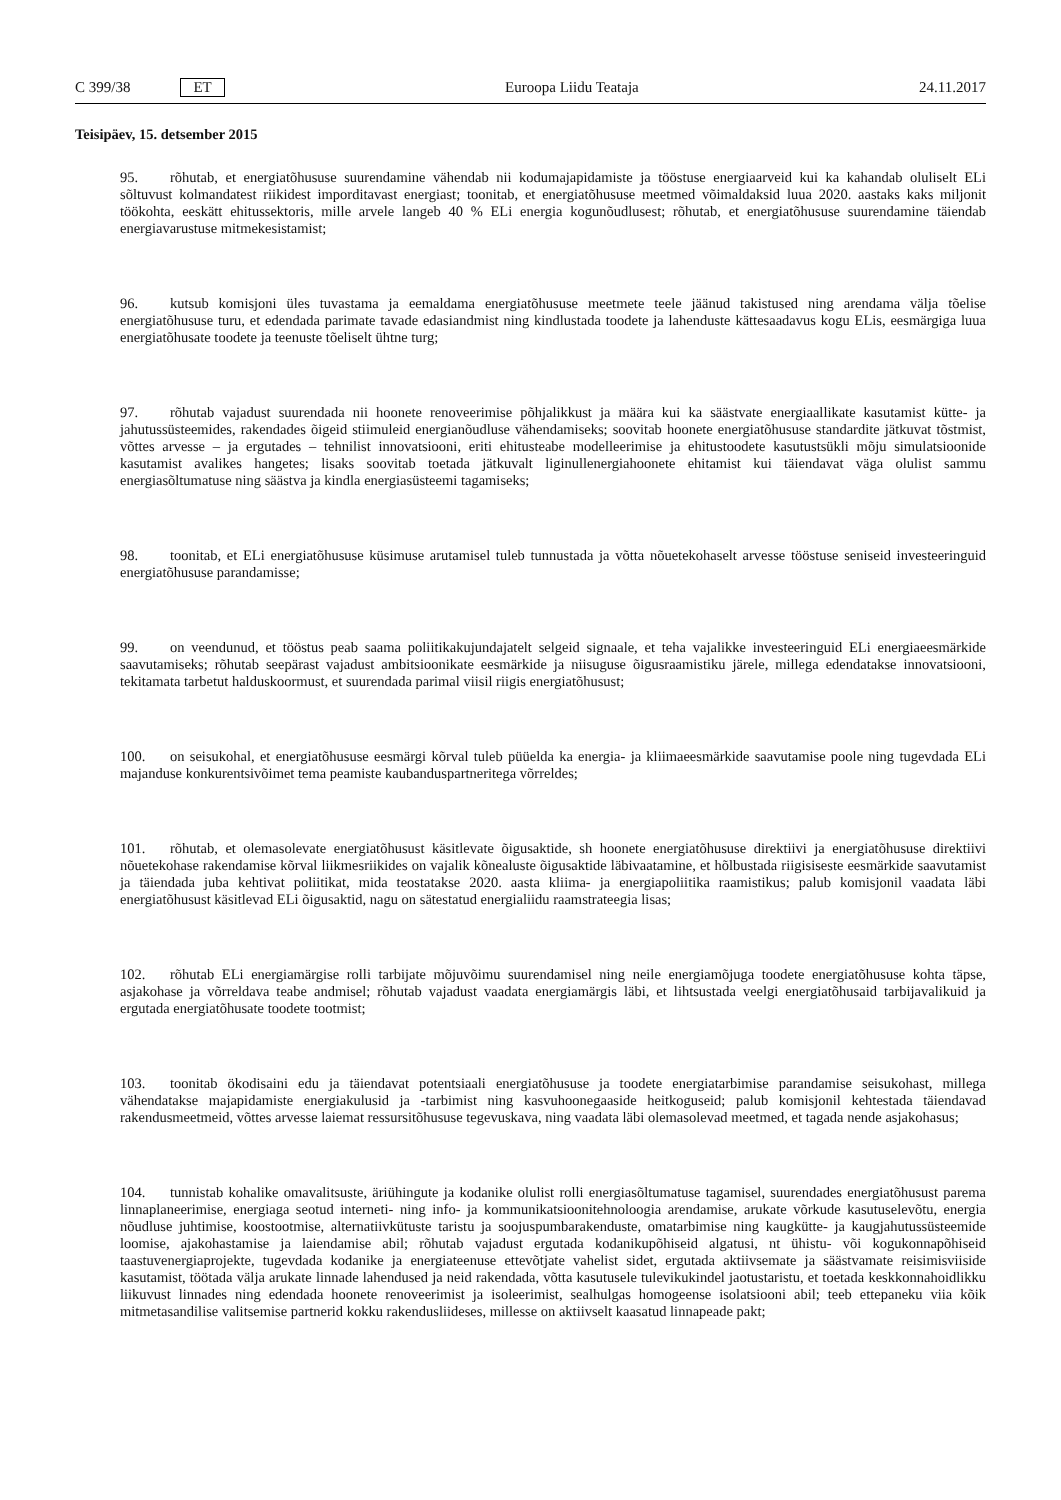C 399/38 ET Euroopa Liidu Teataja 24.11.2017
Teisipäev, 15. detsember 2015
95. rõhutab, et energiatõhususe suurendamine vähendab nii kodumajapidamiste ja tööstuse energiaarveid kui ka kahandab oluliselt ELi sõltuvust kolmandatest riikidest imporditavast energiast; toonitab, et energiatõhususe meetmed võimaldaksid luua 2020. aastaks kaks miljonit töökohta, eeskätt ehitussektoris, mille arvele langeb 40 % ELi energia kogunõudlusest; rõhutab, et energiatõhususe suurendamine täiendab energiavarustuse mitmekesistamist;
96. kutsub komisjoni üles tuvastama ja eemaldama energiatõhususe meetmete teele jäänud takistused ning arendama välja tõelise energiatõhususe turu, et edendada parimate tavade edasiandmist ning kindlustada toodete ja lahenduste kättesaadavus kogu ELis, eesmärgiga luua energiatõhusate toodete ja teenuste tõeliselt ühtne turg;
97. rõhutab vajadust suurendada nii hoonete renoveerimise põhjalikkust ja määra kui ka säästvate energiaallikate kasutamist kütte- ja jahutussüsteemides, rakendades õigeid stiimuleid energianõudluse vähendamiseks; soovitab hoonete energiatõhususe standardite jätkuvat tõstmist, võttes arvesse – ja ergutades – tehnilist innovatsiooni, eriti ehitusteabe modelleerimise ja ehitustoodete kasutustsükli mõju simulatsioonide kasutamist avalikes hangetes; lisaks soovitab toetada jätkuvalt liginullenergiahoonete ehitamist kui täiendavat väga olulist sammu energiasõltumatuse ning säästva ja kindla energiasüsteemi tagamiseks;
98. toonitab, et ELi energiatõhususe küsimuse arutamisel tuleb tunnustada ja võtta nõuetekohaselt arvesse tööstuse seniseid investeeringuid energiatõhususe parandamisse;
99. on veendunud, et tööstus peab saama poliitikakujundajatelt selgeid signaale, et teha vajalikke investeeringuid ELi energiaeesmärkide saavutamiseks; rõhutab seepärast vajadust ambitsioonikate eesmärkide ja niisuguse õigusraamistiku järele, millega edendatakse innovatsiooni, tekitamata tarbetut halduskoormust, et suurendada parimal viisil riigis energiatõhusust;
100. on seisukohal, et energiatõhususe eesmärgi kõrval tuleb püüelda ka energia- ja kliimaeesmärkide saavutamise poole ning tugevdada ELi majanduse konkurentsivõimet tema peamiste kaubanduspartneritega võrreldes;
101. rõhutab, et olemasolevate energiatõhusust käsitlevate õigusaktide, sh hoonete energiatõhususe direktiivi ja energiatõhususe direktiivi nõuetekohase rakendamise kõrval liikmesriikides on vajalik kõnealuste õigusaktide läbivaatamine, et hõlbustada riigisiseste eesmärkide saavutamist ja täiendada juba kehtivat poliitikat, mida teostatakse 2020. aasta kliima- ja energiapoliitika raamistikus; palub komisjonil vaadata läbi energiatõhusust käsitlevad ELi õigusaktid, nagu on sätestatud energialiidu raamstrateegia lisas;
102. rõhutab ELi energiamärgise rolli tarbijate mõjuvõimu suurendamisel ning neile energiamõjuga toodete energiatõhususe kohta täpse, asjakohase ja võrreldava teabe andmisel; rõhutab vajadust vaadata energiamärgis läbi, et lihtsustada veelgi energiatõhusaid tarbijavalikuid ja ergutada energiatõhusate toodete tootmist;
103. toonitab ökodisaini edu ja täiendavat potentsiaali energiatõhususe ja toodete energiatarbimise parandamise seisukohast, millega vähendatakse majapidamiste energiakulusid ja -tarbimist ning kasvuhoonegaaside heitkoguseid; palub komisjonil kehtestada täiendavad rakendusmeetmeid, võttes arvesse laiemat ressursitõhususe tegevuskava, ning vaadata läbi olemasolevad meetmed, et tagada nende asjakohasus;
104. tunnistab kohalike omavalitsuste, äriühingute ja kodanike olulist rolli energiasõltumatuse tagamisel, suurendades energiatõhusust parema linnaplaneerimise, energiaga seotud interneti- ning info- ja kommunikatsioonitehnoloogia arendamise, arukate võrkude kasutuselevõtu, energia nõudluse juhtimise, koostootmise, alternatiivkütuste taristu ja soojuspumbarakenduste, omatarbimise ning kaugkütte- ja kaugjahutussüsteemide loomise, ajakohastamise ja laiendamise abil; rõhutab vajadust ergutada kodanikupõhiseid algatusi, nt ühistu- või kogukonnapõhiseid taastuvenergiaprojekte, tugevdada kodanike ja energiateenuse ettevõtjate vahelist sidet, ergutada aktiivsemate ja säästvamate reisimisviiside kasutamist, töötada välja arukate linnade lahendused ja neid rakendada, võtta kasutusele tulevikukindel jaotustaristu, et toetada keskkonnahoidlikku liikuvust linnades ning edendada hoonete renoveerimist ja isoleerimist, sealhulgas homogeense isolatsiooni abil; teeb ettepaneku viia kõik mitmetasandilise valitsemise partnerid kokku rakendusliideses, millesse on aktiivselt kaasatud linnapeade pakt;